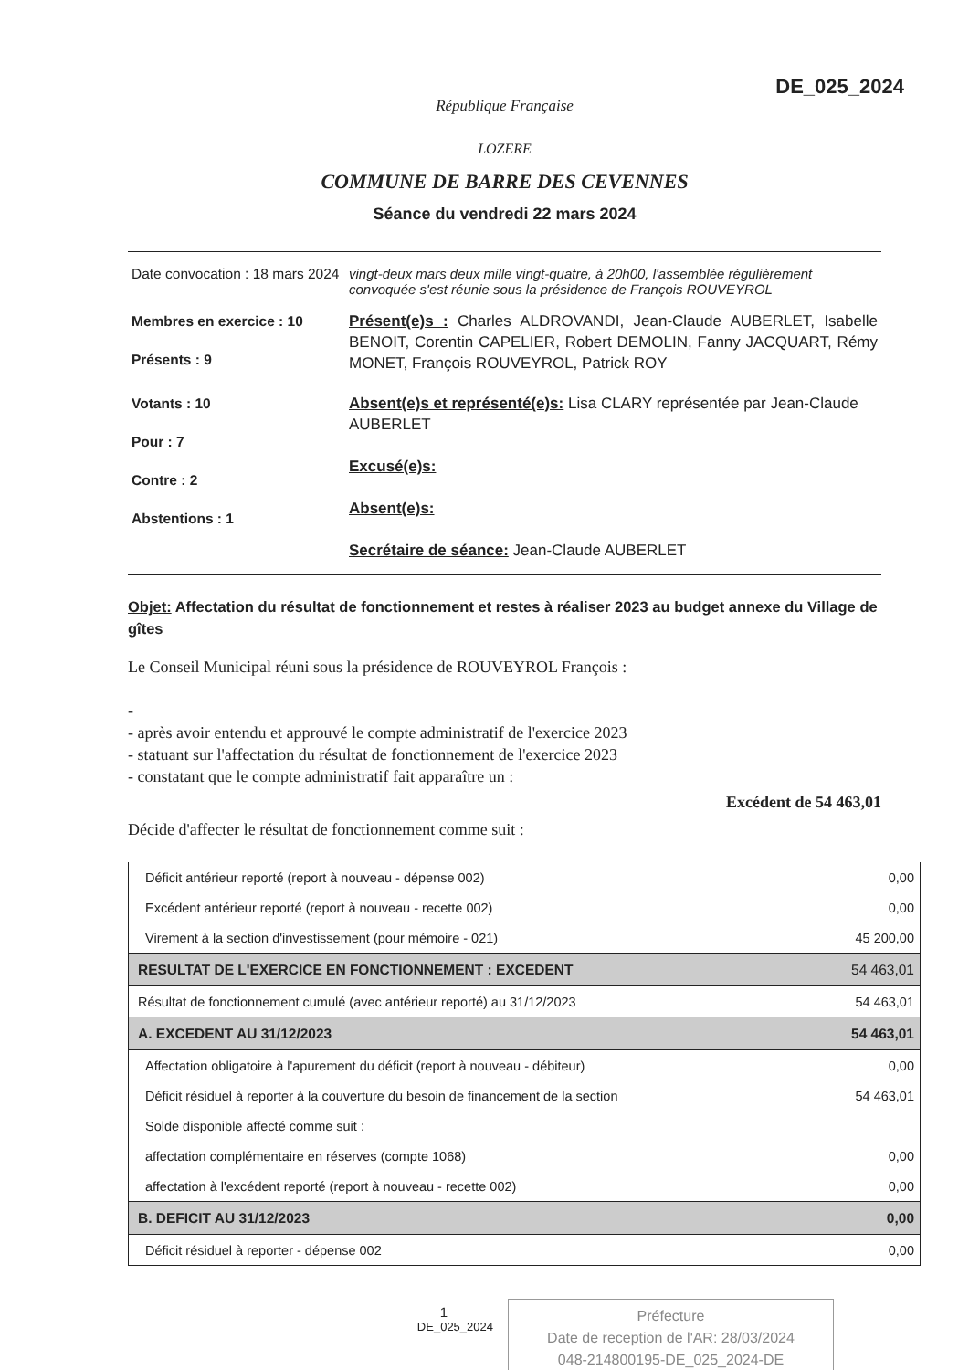DE_025_2024
République Française
LOZERE
COMMUNE DE BARRE DES CEVENNES
Séance du vendredi 22 mars 2024
| Date convocation : 18 mars 2024 | vingt-deux mars deux mille vingt-quatre, à 20h00, l'assemblée régulièrement convoquée s'est réunie sous la présidence de François ROUVEYROL |
| Membres en exercice : 10 Présents : 9 | Présent(e)s : Charles ALDROVANDI, Jean-Claude AUBERLET, Isabelle BENOIT, Corentin CAPELIER, Robert DEMOLIN, Fanny JACQUART, Rémy MONET, François ROUVEYROL, Patrick ROY |
| Votants : 10 Pour : 7 Contre : 2 Abstentions : 1 | Absent(e)s et représenté(e)s: Lisa CLARY représentée par Jean-Claude AUBERLET Excusé(e)s: Absent(e)s: Secrétaire de séance: Jean-Claude AUBERLET |
Objet: Affectation du résultat de fonctionnement et restes à réaliser 2023 au budget annexe du Village de gîtes
Le Conseil Municipal réuni sous la présidence de ROUVEYROL François :
-
- après avoir entendu et approuvé le compte administratif de l'exercice 2023
- statuant sur l'affectation du résultat de fonctionnement de l'exercice 2023
- constatant que le compte administratif fait apparaître un :
Excédent de 54 463,01
Décide d'affecter le résultat de fonctionnement comme suit :
| Déficit antérieur reporté (report à nouveau - dépense 002) | 0,00 |
| Excédent antérieur reporté (report à nouveau - recette 002) | 0,00 |
| Virement à la section d'investissement (pour mémoire - 021) | 45 200,00 |
| RESULTAT DE L'EXERCICE EN FONCTIONNEMENT : EXCEDENT | 54 463,01 |
| Résultat de fonctionnement cumulé (avec antérieur reporté) au 31/12/2023 | 54 463,01 |
| A. EXCEDENT AU 31/12/2023 | 54 463,01 |
| Affectation obligatoire à l'apurement du déficit (report à nouveau - débiteur) | 0,00 |
| Déficit résiduel à reporter à la couverture du besoin de financement de la section | 54 463,01 |
| Solde disponible affecté comme suit : | |
| affectation complémentaire en réserves (compte 1068) | 0,00 |
| affectation à l'excédent reporté (report à nouveau - recette 002) | 0,00 |
| B. DEFICIT AU 31/12/2023 | 0,00 |
| Déficit résiduel à reporter - dépense 002 | 0,00 |
1
DE_025_2024
Préfecture
Date de reception de l'AR: 28/03/2024
048-214800195-DE_025_2024-DE